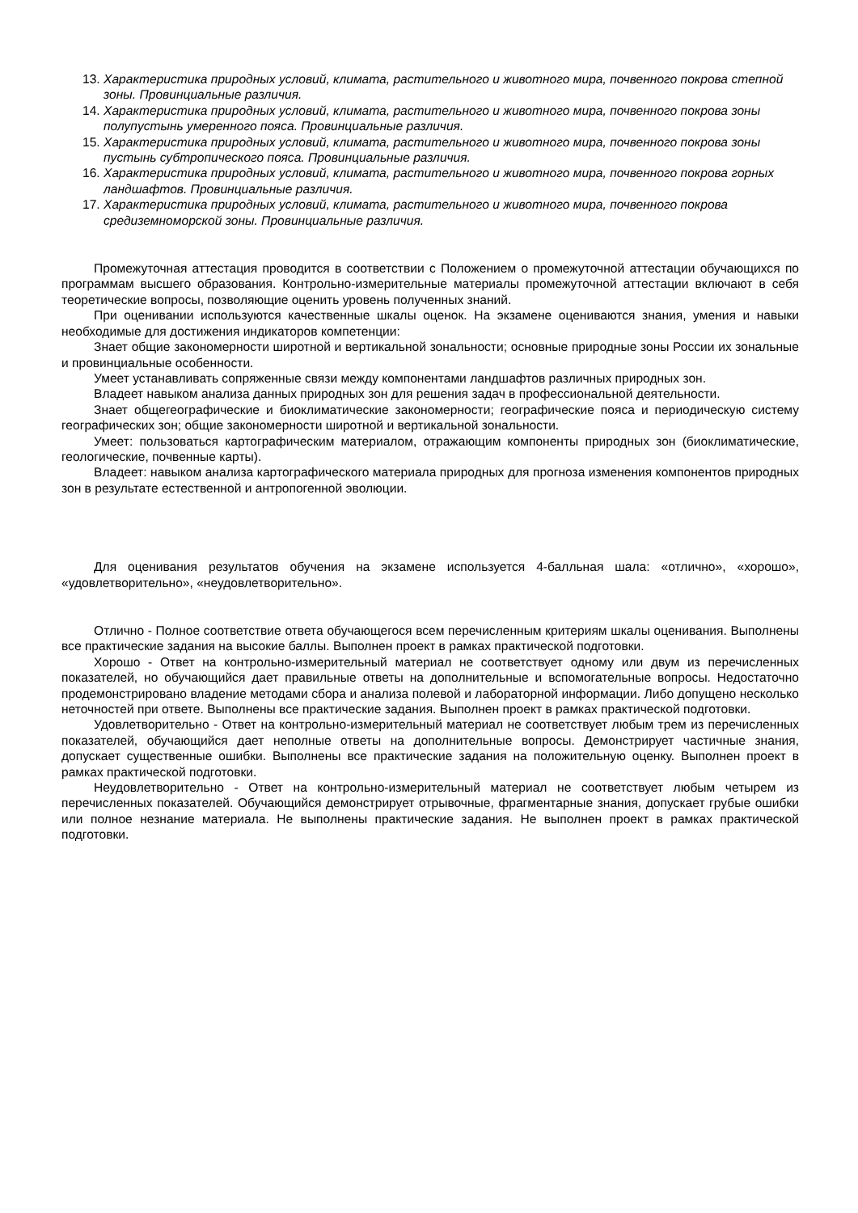13. Характеристика природных условий, климата, растительного и животного мира, почвенного покрова степной зоны. Провинциальные различия.
14. Характеристика природных условий, климата, растительного и животного мира, почвенного покрова зоны полупустынь умеренного пояса. Провинциальные различия.
15. Характеристика природных условий, климата, растительного и животного мира, почвенного покрова зоны пустынь субтропического пояса. Провинциальные различия.
16. Характеристика природных условий, климата, растительного и животного мира, почвенного покрова горных ландшафтов. Провинциальные различия.
17. Характеристика природных условий, климата, растительного и животного мира, почвенного покрова средиземноморской зоны. Провинциальные различия.
Промежуточная аттестация проводится в соответствии с Положением о промежуточной аттестации обучающихся по программам высшего образования. Контрольно-измерительные материалы промежуточной аттестации включают в себя теоретические вопросы, позволяющие оценить уровень полученных знаний.
При оценивании используются качественные шкалы оценок. На экзамене оцениваются знания, умения и навыки необходимые для достижения индикаторов компетенции:
Знает общие закономерности широтной и вертикальной зональности; основные природные зоны России их зональные и провинциальные особенности.
Умеет устанавливать сопряженные связи между компонентами ландшафтов различных природных зон.
Владеет навыком анализа данных природных зон для решения задач в профессиональной деятельности.
Знает общегеографические и биоклиматические закономерности; географические пояса и периодическую систему географических зон; общие закономерности широтной и вертикальной зональности.
Умеет: пользоваться картографическим материалом, отражающим компоненты природных зон (биоклиматические, геологические, почвенные карты).
Владеет: навыком анализа картографического материала природных для прогноза изменения компонентов природных зон в результате естественной и антропогенной эволюции.
Для оценивания результатов обучения на экзамене используется 4-балльная шала: «отлично», «хорошо», «удовлетворительно», «неудовлетворительно».
Отлично - Полное соответствие ответа обучающегося всем перечисленным критериям шкалы оценивания. Выполнены все практические задания на высокие баллы. Выполнен проект в рамках практической подготовки.
Хорошо - Ответ на контрольно-измерительный материал не соответствует одному или двум из перечисленных показателей, но обучающийся дает правильные ответы на дополнительные и вспомогательные вопросы. Недостаточно продемонстрировано владение методами сбора и анализа полевой и лабораторной информации. Либо допущено несколько неточностей при ответе. Выполнены все практические задания. Выполнен проект в рамках практической подготовки.
Удовлетворительно - Ответ на контрольно-измерительный материал не соответствует любым трем из перечисленных показателей, обучающийся дает неполные ответы на дополнительные вопросы. Демонстрирует частичные знания, допускает существенные ошибки. Выполнены все практические задания на положительную оценку. Выполнен проект в рамках практической подготовки.
Неудовлетворительно - Ответ на контрольно-измерительный материал не соответствует любым четырем из перечисленных показателей. Обучающийся демонстрирует отрывочные, фрагментарные знания, допускает грубые ошибки или полное незнание материала. Не выполнены практические задания. Не выполнен проект в рамках практической подготовки.